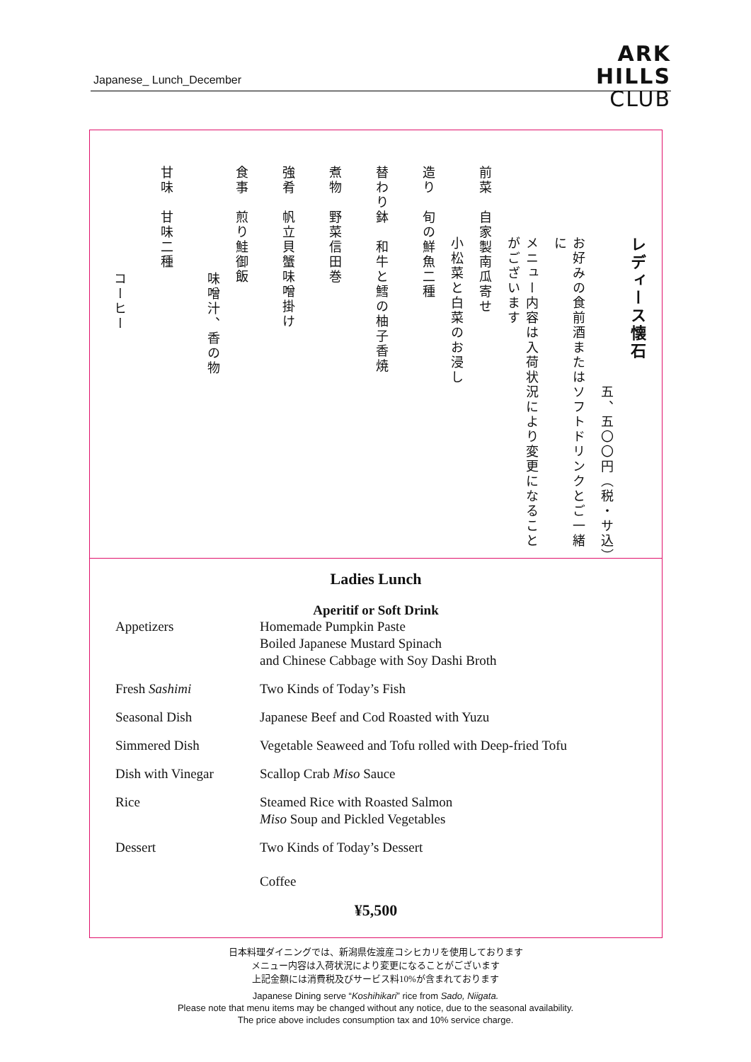Japanese_ Lunch_December
ARK
HILLS
CLUB
レディース懐石
五、五〇〇円（税・サ込）
お好みの食前酒またはソフトドリンクとご一緒に
メニュー内容は入荷状況により変更になることがございます
前菜　自家製南瓜寄せ
小松菜と白菜のお浸し
造り　旬の鮮魚二種
替わり鉢　和牛と鱈の柚子香焼
煮物　野菜信田巻
強肴　帆立貝蟹味噌掛け
食事　煎り鮭御飯
味噌汁、香の物
甘味　甘味二種
コーヒー
Ladies Lunch
Aperitif or Soft Drink
Appetizers Homemade Pumpkin Paste
Boiled Japanese Mustard Spinach
and Chinese Cabbage with Soy Dashi Broth
Fresh Sashimi Two Kinds of Today’s Fish
Seasonal Dish Japanese Beef and Cod Roasted with Yuzu
Simmered Dish Vegetable Seaweed and Tofu rolled with Deep-fried Tofu
Dish with Vinegar Scallop Crab Miso Sauce
Rice Steamed Rice with Roasted Salmon
Miso Soup and Pickled Vegetables
Dessert Two Kinds of Today’s Dessert
Coffee
¥5,500
日本料理ダイニングでは、新潟県佐渡産コシヒカリを使用しております
メニュー内容は入荷状況により変更になることがございます
上記金額には消費税及びサービス料10%が含まれております
Japanese Dining serve “Koshihikari” rice from Sado, Niigata.
Please note that menu items may be changed without any notice, due to the seasonal availability.
The price above includes consumption tax and 10% service charge.